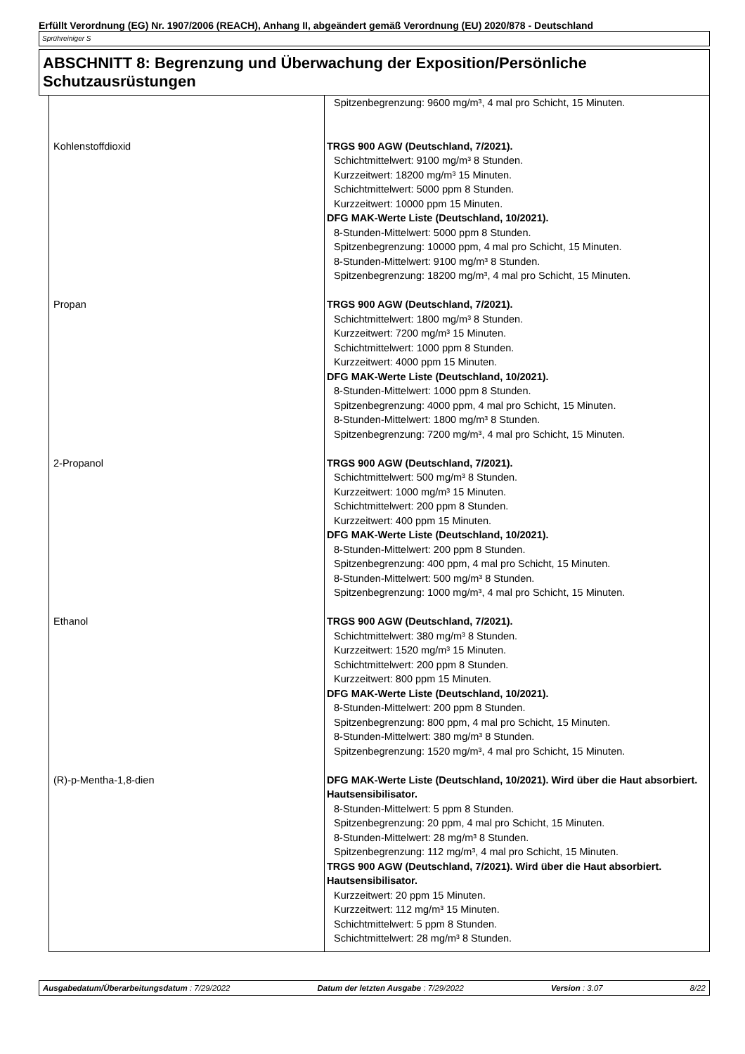Erfüllt Verordnung (EG) Nr. 1907/2006 (REACH), Anhang II, abgeändert gemäß Verordnung (EU) 2020/878 - Deutschland
Sprühreiniger S
ABSCHNITT 8: Begrenzung und Überwachung der Exposition/Persönliche Schutzausrüstungen
| | Spitzenbegrenzung: 9600 mg/m³, 4 mal pro Schicht, 15 Minuten. |
| Kohlenstoffdioxid | TRGS 900 AGW (Deutschland, 7/2021). Schichtmittelwert: 9100 mg/m³ 8 Stunden. Kurzzeitwert: 18200 mg/m³ 15 Minuten. Schichtmittelwert: 5000 ppm 8 Stunden. Kurzzeitwert: 10000 ppm 15 Minuten. DFG MAK-Werte Liste (Deutschland, 10/2021). 8-Stunden-Mittelwert: 5000 ppm 8 Stunden. Spitzenbegrenzung: 10000 ppm, 4 mal pro Schicht, 15 Minuten. 8-Stunden-Mittelwert: 9100 mg/m³ 8 Stunden. Spitzenbegrenzung: 18200 mg/m³, 4 mal pro Schicht, 15 Minuten. |
| Propan | TRGS 900 AGW (Deutschland, 7/2021). Schichtmittelwert: 1800 mg/m³ 8 Stunden. Kurzzeitwert: 7200 mg/m³ 15 Minuten. Schichtmittelwert: 1000 ppm 8 Stunden. Kurzzeitwert: 4000 ppm 15 Minuten. DFG MAK-Werte Liste (Deutschland, 10/2021). 8-Stunden-Mittelwert: 1000 ppm 8 Stunden. Spitzenbegrenzung: 4000 ppm, 4 mal pro Schicht, 15 Minuten. 8-Stunden-Mittelwert: 1800 mg/m³ 8 Stunden. Spitzenbegrenzung: 7200 mg/m³, 4 mal pro Schicht, 15 Minuten. |
| 2-Propanol | TRGS 900 AGW (Deutschland, 7/2021). Schichtmittelwert: 500 mg/m³ 8 Stunden. Kurzzeitwert: 1000 mg/m³ 15 Minuten. Schichtmittelwert: 200 ppm 8 Stunden. Kurzzeitwert: 400 ppm 15 Minuten. DFG MAK-Werte Liste (Deutschland, 10/2021). 8-Stunden-Mittelwert: 200 ppm 8 Stunden. Spitzenbegrenzung: 400 ppm, 4 mal pro Schicht, 15 Minuten. 8-Stunden-Mittelwert: 500 mg/m³ 8 Stunden. Spitzenbegrenzung: 1000 mg/m³, 4 mal pro Schicht, 15 Minuten. |
| Ethanol | TRGS 900 AGW (Deutschland, 7/2021). Schichtmittelwert: 380 mg/m³ 8 Stunden. Kurzzeitwert: 1520 mg/m³ 15 Minuten. Schichtmittelwert: 200 ppm 8 Stunden. Kurzzeitwert: 800 ppm 15 Minuten. DFG MAK-Werte Liste (Deutschland, 10/2021). 8-Stunden-Mittelwert: 200 ppm 8 Stunden. Spitzenbegrenzung: 800 ppm, 4 mal pro Schicht, 15 Minuten. 8-Stunden-Mittelwert: 380 mg/m³ 8 Stunden. Spitzenbegrenzung: 1520 mg/m³, 4 mal pro Schicht, 15 Minuten. |
| (R)-p-Mentha-1,8-dien | DFG MAK-Werte Liste (Deutschland, 10/2021). Wird über die Haut absorbiert. Hautsensibilisator. 8-Stunden-Mittelwert: 5 ppm 8 Stunden. Spitzenbegrenzung: 20 ppm, 4 mal pro Schicht, 15 Minuten. 8-Stunden-Mittelwert: 28 mg/m³ 8 Stunden. Spitzenbegrenzung: 112 mg/m³, 4 mal pro Schicht, 15 Minuten. TRGS 900 AGW (Deutschland, 7/2021). Wird über die Haut absorbiert. Hautsensibilisator. Kurzzeitwert: 20 ppm 15 Minuten. Kurzzeitwert: 112 mg/m³ 15 Minuten. Schichtmittelwert: 5 ppm 8 Stunden. Schichtmittelwert: 28 mg/m³ 8 Stunden. |
Ausgabedatum/Überarbeitungsdatum : 7/29/2022 Datum der letzten Ausgabe : 7/29/2022 Version : 3.07 8/22